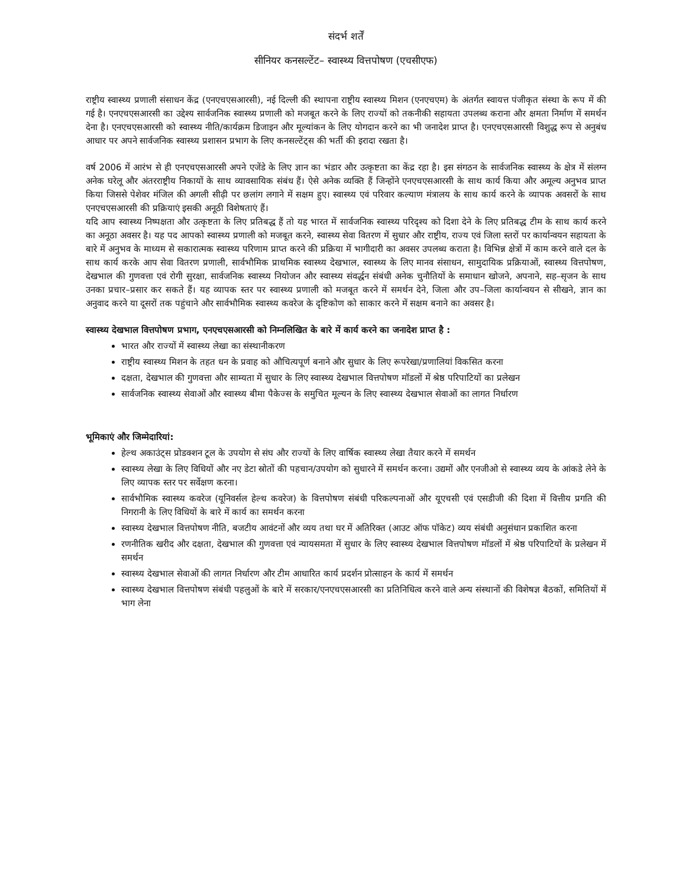संदर्भ शर्तें
सीनियर कनसल्टेंट– स्वास्थ्य वित्तपोषण (एचसीएफ)
राष्ट्रीय स्वास्थ्य प्रणाली संसाधन केंद्र (एनएचएसआरसी), नई दिल्ली की स्थापना राष्ट्रीय स्वास्थ्य मिशन (एनएचएम) के अंतर्गत स्वायत्त पंजीकृत संस्था के रूप में की गई है। एनएचएसआरसी का उद्देश्य सार्वजनिक स्वास्थ्य प्रणाली को मजबूत करने के लिए राज्यों को तकनीकी सहायता उपलब्ध कराना और क्षमता निर्माण में समर्थन देना है। एनएचएसआरसी को स्वास्थ्य नीति/कार्यक्रम डिजाइन और मूल्यांकन के लिए योगदान करने का भी जनादेश प्राप्त है। एनएचएसआरसी विशुद्ध रूप से अनुबंध आधार पर अपने सार्वजनिक स्वास्थ्य प्रशासन प्रभाग के लिए कनसल्टेंट्स की भर्ती की इरादा रखता है।
वर्ष 2006 में आरंभ से ही एनएचएसआरसी अपने एजेंडे के लिए ज्ञान का भंडार और उत्कृष्टता का केंद्र रहा है। इस संगठन के सार्वजनिक स्वास्थ्य के क्षेत्र में संलग्न अनेक घरेलू और अंतरराष्ट्रीय निकायों के साथ व्यावसायिक संबंध हैं। ऐसे अनेक व्यक्ति हैं जिन्होंने एनएचएसआरसी के साथ कार्य किया और अमूल्य अनुभव प्राप्त किया जिससे पेशेवर मंजिल की अगली सीढ़ी पर छलांग लगाने में सक्षम हुए। स्वास्थ्य एवं परिवार कल्याण मंत्रालय के साथ कार्य करने के व्यापक अवसरों के साथ एनएचएसआरसी की प्रक्रियाएं इसकी अनूठी विशेषताएं हैं।
यदि आप स्वास्थ्य निष्पक्षता और उत्कृष्टता के लिए प्रतिबद्ध हैं तो यह भारत में सार्वजनिक स्वास्थ्य परिदृश्य को दिशा देने के लिए प्रतिबद्ध टीम के साथ कार्य करने का अनूठा अवसर है। यह पद आपको स्वास्थ्य प्रणाली को मजबूत करने, स्वास्थ्य सेवा वितरण में सुधार और राष्ट्रीय, राज्य एवं जिला स्तरों पर कार्यान्वयन सहायता के बारे में अनुभव के माध्यम से सकारात्मक स्वास्थ्य परिणाम प्राप्त करने की प्रक्रिया में भागीदारी का अवसर उपलब्ध कराता है। विभिन्न क्षेत्रों में काम करने वाले दल के साथ कार्य करके आप सेवा वितरण प्रणाली, सार्वभौमिक प्राथमिक स्वास्थ्य देखभाल, स्वास्थ्य के लिए मानव संसाधन, सामुदायिक प्रक्रियाओं, स्वास्थ्य वित्तपोषण, देखभाल की गुणवत्ता एवं रोगी सुरक्षा, सार्वजनिक स्वास्थ्य नियोजन और स्वास्थ्य संवर्द्धन संबंधी अनेक चुनौतियों के समाधान खोजने, अपनाने, सह–सृजन के साथ उनका प्रचार–प्रसार कर सकते हैं। यह व्यापक स्तर पर स्वास्थ्य प्रणाली को मजबूत करने में समर्थन देने, जिला और उप–जिला कार्यान्वयन से सीखने, ज्ञान का अनुवाद करने या दूसरों तक पहुंचाने और सार्वभौमिक स्वास्थ्य कवरेज के दृष्टिकोण को साकार करने में सक्षम बनाने का अवसर है।
स्वास्थ्य देखभाल वित्तपोषण प्रभाग, एनएचएसआरसी को निम्नलिखित के बारे में कार्य करने का जनादेश प्राप्त है :
भारत और राज्यों में स्वास्थ्य लेखा का संस्थानीकरण
राष्ट्रीय स्वास्थ्य मिशन के तहत धन के प्रवाह को औचित्यपूर्ण बनाने और सुधार के लिए रूपरेखा/प्रणालियां विकसित करना
दक्षता, देखभाल की गुणवत्ता और साम्यता में सुधार के लिए स्वास्थ्य देखभाल वित्तपोषण मॉडलों में श्रेष्ठ परिपाटियों का प्रलेखन
सार्वजनिक स्वास्थ्य सेवाओं और स्वास्थ्य बीमा पैकेज्स के समुचित मूल्यन के लिए स्वास्थ्य देखभाल सेवाओं का लागत निर्धारण
भूमिकाएं और जिम्मेदारियां:
हेल्थ अकाउंट्स प्रोडक्शन टूल के उपयोग से संघ और राज्यों के लिए वार्षिक स्वास्थ्य लेखा तैयार करने में समर्थन
स्वास्थ्य लेखा के लिए विधियों और नए डेटा स्रोतों की पहचान/उपयोग को सुधारने में समर्थन करना। उद्यमों और एनजीओ से स्वास्थ्य व्यय के आंकडे लेने के लिए व्यापक स्तर पर सर्वेक्षण करना।
सार्वभौमिक स्वास्थ्य कवरेज (यूनिवर्सल हेल्थ कवरेज) के वित्तपोषण संबंधी परिकल्पनाओं और यूएचसी एवं एसडीजी की दिशा में वित्तीय प्रगति की निगरानी के लिए विधियों के बारे में कार्य का समर्थन करना
स्वास्थ्य देखभाल वित्तपोषण नीति, बजटीय आवंटनों और व्यय तथा घर में अतिरिक्त (आउट ऑफ पॉकेट) व्यय संबंधी अनुसंधान प्रकाशित करना
रणनीतिक खरीद और दक्षता, देखभाल की गुणवत्ता एवं न्यायसमता में सुधार के लिए स्वास्थ्य देखभाल वित्तपोषण मॉडलों में श्रेष्ठ परिपाटियों के प्रलेखन में समर्थन
स्वास्थ्य देखभाल सेवाओं की लागत निर्धारण और टीम आधारित कार्य प्रदर्शन प्रोत्साहन के कार्य में समर्थन
स्वास्थ्य देखभाल वित्तपोषण संबंधी पहलुओं के बारे में सरकार/एनएचएसआरसी का प्रतिनिधित्व करने वाले अन्य संस्थानों की विशेषज्ञ बैठकों, समितियों में भाग लेना